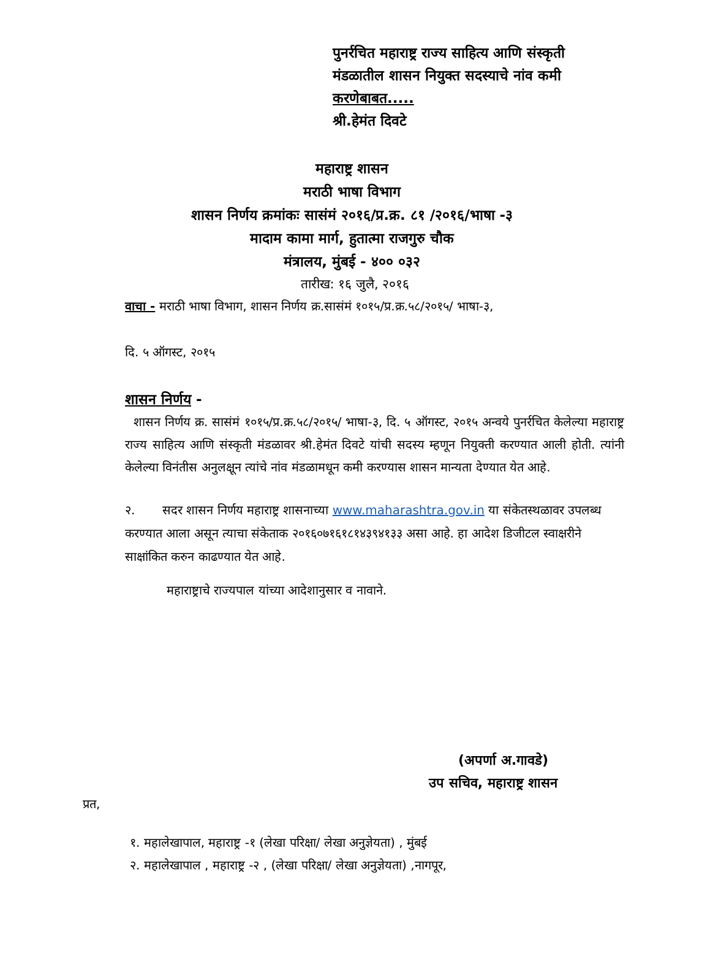पुनर्रचित महाराष्ट्र राज्य साहित्य आणि संस्कृती
मंडळातील शासन नियुक्त सदस्याचे नांव कमी
करणेबाबत.....
श्री.हेमंत दिवटे
महाराष्ट्र शासन
मराठी भाषा विभाग
शासन निर्णय क्रमांकः सासंमं २०१६/प्र.क्र. ८१ /२०१६/भाषा -३
मादाम कामा मार्ग, हुतात्मा राजगुरु चौक
मंत्रालय, मुंबई - ४०० ०३२
तारीख: १६ जुलै, २०१६
वाचा - मराठी भाषा विभाग, शासन निर्णय क्र.सासंमं १०१५/प्र.क्र.५८/२०१५/ भाषा-३,
दि. ५ ऑगस्ट, २०१५
शासन निर्णय -
शासन निर्णय क्र. सासंमं १०१५/प्र.क्र.५८/२०१५/ भाषा-३, दि. ५ ऑगस्ट, २०१५ अन्वये पुनर्रचित केलेल्या महाराष्ट्र राज्य साहित्य आणि संस्कृती मंडळावर श्री.हेमंत दिवटे यांची सदस्य म्हणून नियुक्ती करण्यात आली होती. त्यांनी केलेल्या विनंतीस अनुलक्षून त्यांचे नांव मंडळामधून कमी करण्यास शासन मान्यता देण्यात येत आहे.
२. सदर शासन निर्णय महाराष्ट्र शासनाच्या www.maharashtra.gov.in या संकेतस्थळावर उपलब्ध करण्यात आला असून त्याचा संकेताक २०१६०७१६१८१४३९४१३३ असा आहे. हा आदेश डिजीटल स्वाक्षरीने साक्षांकित करुन काढण्यात येत आहे.
महाराष्ट्राचे राज्यपाल यांच्या आदेशानुसार व नावाने.
(अपर्णा अ.गावडे)
उप सचिव, महाराष्ट्र शासन
प्रत,
१. महालेखापाल, महाराष्ट्र -१ (लेखा परिक्षा/ लेखा अनुज्ञेयता) , मुंबई
२. महालेखापाल , महाराष्ट्र -२ , (लेखा परिक्षा/ लेखा अनुज्ञेयता) ,नागपूर,